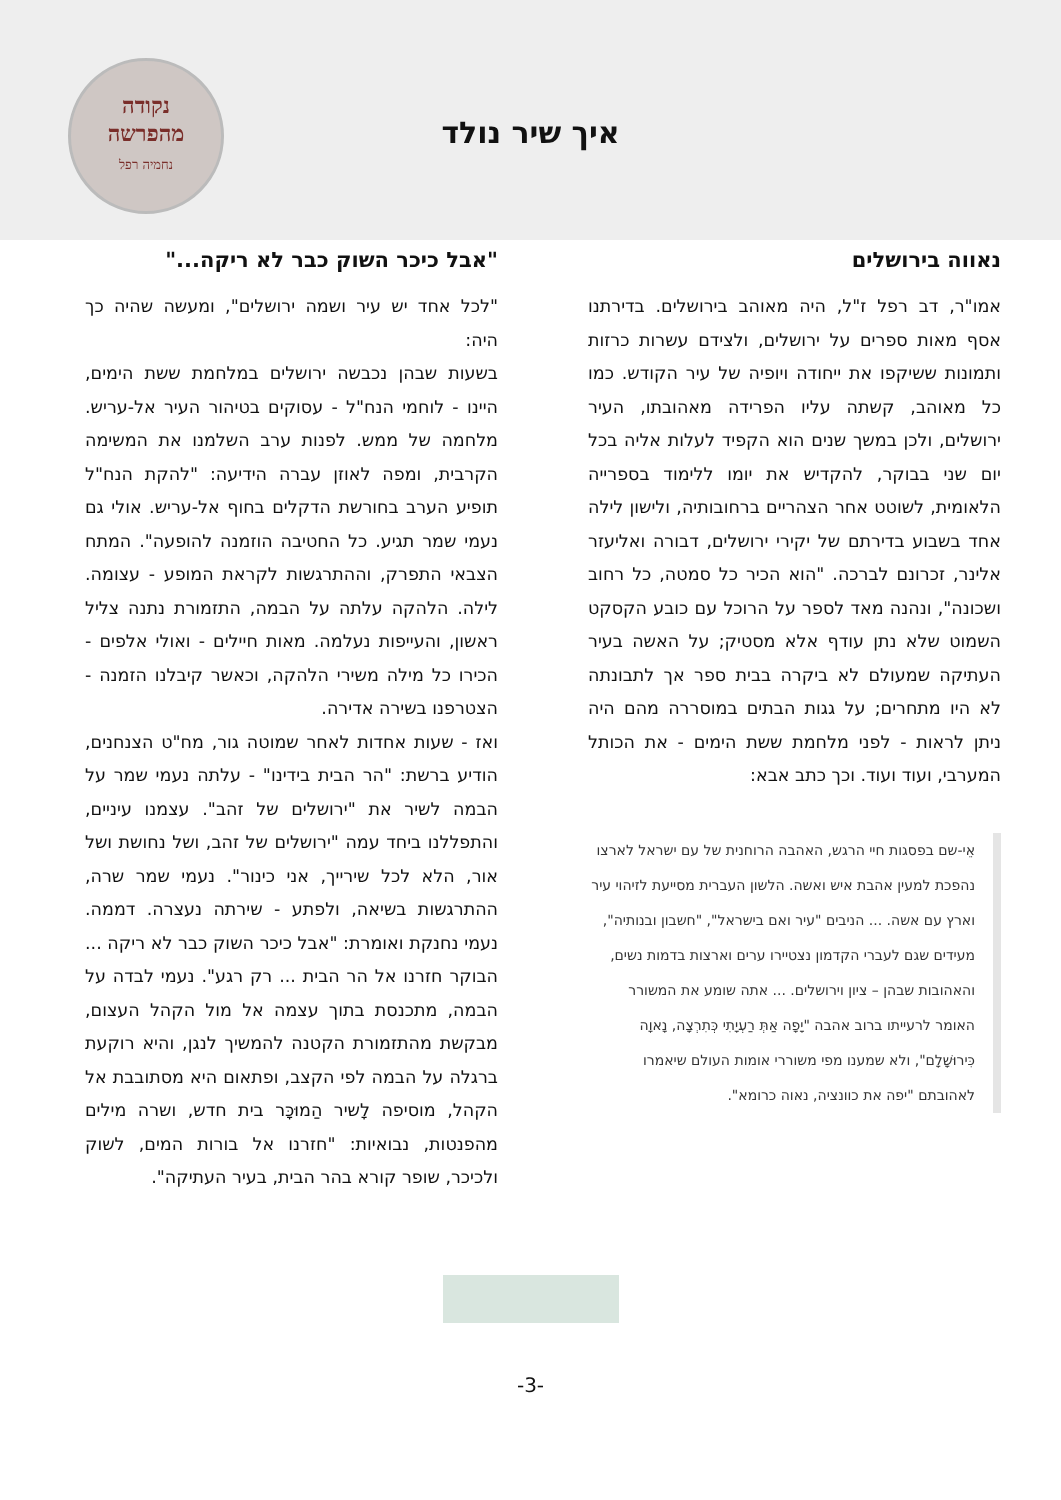נקודה
מהפרשה
נחמיה רפל
איך שיר נולד
נאווה בירושלים
אמו"ר, דב רפל ז"ל, היה מאוהב בירושלים. בדירתנו אסף מאות ספרים על ירושלים, ולצידם עשרות כרזות ותמונות ששיקפו את ייחודה ויופיה של עיר הקודש. כמו כל מאוהב, קשתה עליו הפרידה מאהובתו, העיר ירושלים, ולכן במשך שנים הוא הקפיד לעלות אליה בכל יום שני בבוקר, להקדיש את יומו ללימוד בספרייה הלאומית, לשוטט אחר הצהריים ברחובותיה, ולישון לילה אחד בשבוע בדירתם של יקירי ירושלים, דבורה ואליעזר אלינר, זכרונם לברכה. "הוא הכיר כל סמטה, כל רחוב ושכונה", ונהנה מאד לספר על הרוכל עם כובע הקסקט השמוט שלא נתן עודף אלא מסטיק; על האשה בעיר העתיקה שמעולם לא ביקרה בבית ספר אך לתבונתה לא היו מתחרים; על גגות הבתים במוסררה מהם היה ניתן לראות - לפני מלחמת ששת הימים - את הכותל המערבי, ועוד ועוד. וכך כתב אבא:
אֵי-שם בפסגות חיי הרגש, האהבה הרוחנית של עם ישראל לארצו נהפכת למעין אהבת איש ואשה. הלשון העברית מסייעת לזיהוי עיר וארץ עם אשה. ... הניבים "עיר ואם בישראל", "חשבון ובנותיה", מעידים שגם לעברי הקדמון נצטיירו ערים וארצות בדמות נשים, והאהובות שבהן – ציון וירושלים. ... אתה שומע את המשורר האומר לרעייתו ברוב אהבה "יָפָה אַתְּ רַעְיָתִי כְּתִרְצָה, נָאוָה כִּירוּשָׁלָם", ולא שמענו מפי משוררי אומות העולם שיאמרו לאהובתם "יפה את כוונציה, נאוה כרומא".
"אבל כיכר השוק כבר לא ריקה..."
"לכל אחד יש עיר ושמה ירושלים", ומעשה שהיה כך היה:
בשעות שבהן נכבשה ירושלים במלחמת ששת הימים, היינו - לוחמי הנח"ל - עסוקים בטיהור העיר אל-עריש. מלחמה של ממש. לפנות ערב השלמנו את המשימה הקרבית, ומפה לאוזן עברה הידיעה: "להקת הנח"ל תופיע הערב בחורשת הדקלים בחוף אל-עריש. אולי גם נעמי שמר תגיע. כל החטיבה הוזמנה להופעה". המתח הצבאי התפרק, וההתרגשות לקראת המופע - עצומה. לילה. הלהקה עלתה על הבמה, התזמורת נתנה צליל ראשון, והעייפות נעלמה. מאות חיילים - ואולי אלפים - הכירו כל מילה משירי הלהקה, וכאשר קיבלנו הזמנה - הצטרפנו בשירה אדירה.
ואז - שעות אחדות לאחר שמוטה גור, מח"ט הצנחנים, הודיע ברשת: "הר הבית בידינו" - עלתה נעמי שמר על הבמה לשיר את "ירושלים של זהב". עצמנו עיניים, והתפללנו ביחד עמה "ירושלים של זהב, ושל נחושת ושל אור, הלא לכל שירייך, אני כינור". נעמי שמר שרה, ההתרגשות בשיאה, ולפתע - שירתה נעצרה. דממה. נעמי נחנקת ואומרת: "אבל כיכר השוק כבר לא ריקה ... הבוקר חזרנו אל הר הבית ... רק רגע". נעמי לבדה על הבמה, מתכנסת בתוך עצמה אל מול הקהל העצום, מבקשת מהתזמורת הקטנה להמשיך לנגן, והיא רוקעת ברגלה על הבמה לפי הקצב, ופתאום היא מסתובבת אל הקהל, מוסיפה לָשיר הַמוּכָּר בית חדש, ושרה מילים מהפנטות, נבואיות: "חזרנו אל בורות המים, לשוק ולכיכר, שופר קורא בהר הבית, בעיר העתיקה".
-3-